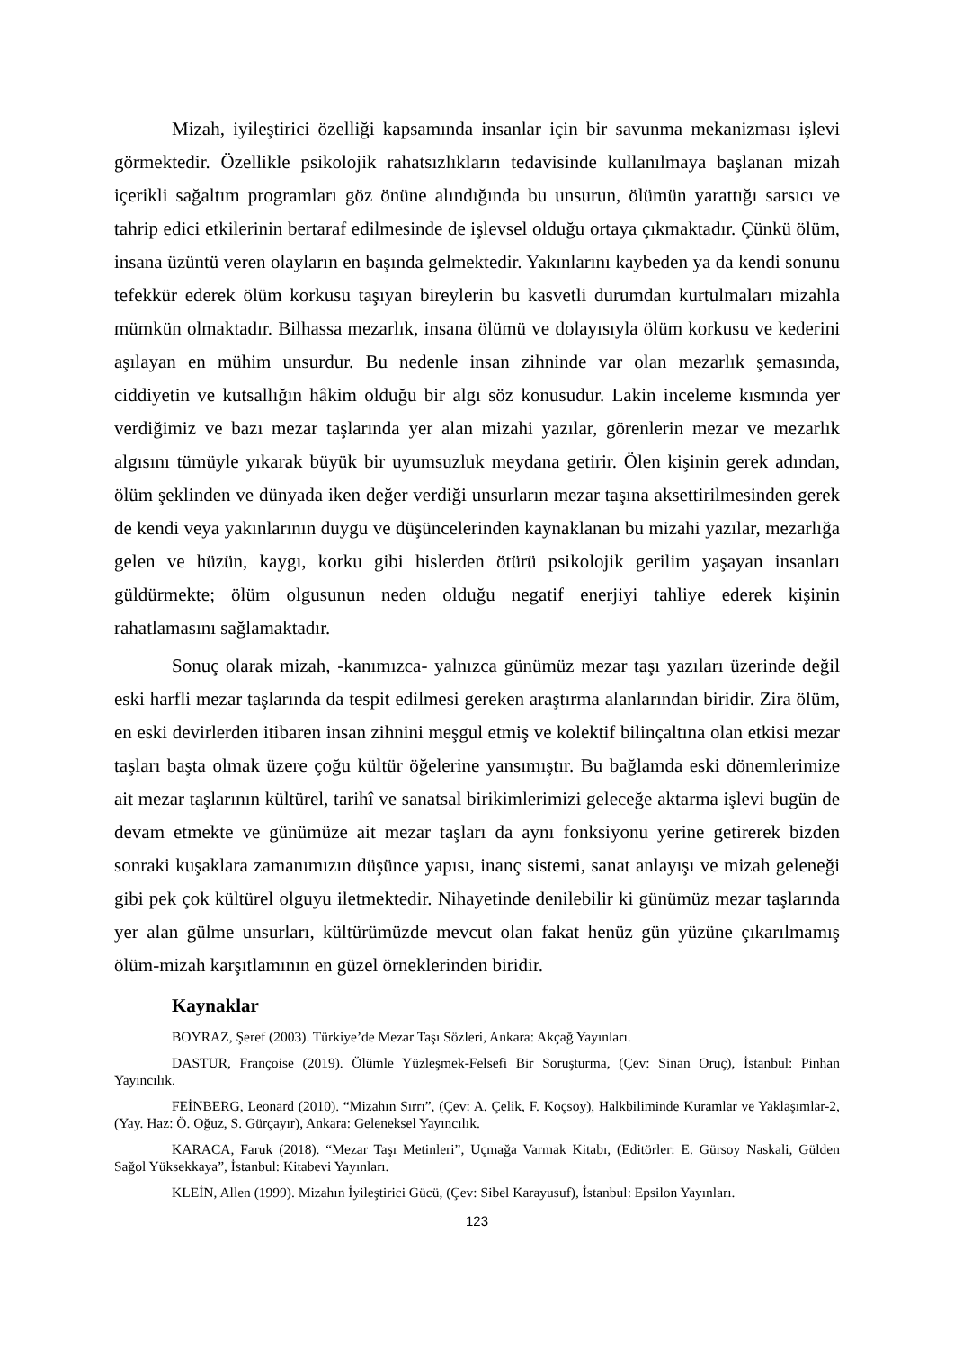Mizah, iyileştirici özelliği kapsamında insanlar için bir savunma mekanizması işlevi görmektedir. Özellikle psikolojik rahatsızlıkların tedavisinde kullanılmaya başlanan mizah içerikli sağaltım programları göz önüne alındığında bu unsurun, ölümün yarattığı sarsıcı ve tahrip edici etkilerinin bertaraf edilmesinde de işlevsel olduğu ortaya çıkmaktadır. Çünkü ölüm, insana üzüntü veren olayların en başında gelmektedir. Yakınlarını kaybeden ya da kendi sonunu tefekkür ederek ölüm korkusu taşıyan bireylerin bu kasvetli durumdan kurtulmaları mizahla mümkün olmaktadır. Bilhassa mezarlık, insana ölümü ve dolayısıyla ölüm korkusu ve kederini aşılayan en mühim unsurdur. Bu nedenle insan zihninde var olan mezarlık şemasında, ciddiyetin ve kutsallığın hâkim olduğu bir algı söz konusudur. Lakin inceleme kısmında yer verdiğimiz ve bazı mezar taşlarında yer alan mizahi yazılar, görenlerin mezar ve mezarlık algısını tümüyle yıkarak büyük bir uyumsuzluk meydana getirir. Ölen kişinin gerek adından, ölüm şeklinden ve dünyada iken değer verdiği unsurların mezar taşına aksettirilmesinden gerek de kendi veya yakınlarının duygu ve düşüncelerinden kaynaklanan bu mizahi yazılar, mezarlığa gelen ve hüzün, kaygı, korku gibi hislerden ötürü psikolojik gerilim yaşayan insanları güldürmekte; ölüm olgusunun neden olduğu negatif enerjiyi tahliye ederek kişinin rahatlamasını sağlamaktadır.
Sonuç olarak mizah, -kanımızca- yalnızca günümüz mezar taşı yazıları üzerinde değil eski harfli mezar taşlarında da tespit edilmesi gereken araştırma alanlarından biridir. Zira ölüm, en eski devirlerden itibaren insan zihnini meşgul etmiş ve kolektif bilinçaltına olan etkisi mezar taşları başta olmak üzere çoğu kültür öğelerine yansımıştır. Bu bağlamda eski dönemlerimize ait mezar taşlarının kültürel, tarihî ve sanatsal birikimlerimizi geleceğe aktarma işlevi bugün de devam etmekte ve günümüze ait mezar taşları da aynı fonksiyonu yerine getirerek bizden sonraki kuşaklara zamanımızın düşünce yapısı, inanç sistemi, sanat anlayışı ve mizah geleneği gibi pek çok kültürel olguyu iletmektedir. Nihayetinde denilebilir ki günümüz mezar taşlarında yer alan gülme unsurları, kültürümüzde mevcut olan fakat henüz gün yüzüne çıkarılmamış ölüm-mizah karşıtlamının en güzel örneklerinden biridir.
Kaynaklar
BOYRAZ, Şeref (2003). Türkiye’de Mezar Taşı Sözleri, Ankara: Akçağ Yayınları.
DASTUR, Françoise (2019). Ölümle Yüzleşmek-Felsefi Bir Soruşturma, (Çev: Sinan Oruç), İstanbul: Pinhan Yayıncılık.
FEİNBERG, Leonard (2010). “Mizahın Sırrı”, (Çev: A. Çelik, F. Koçsoy), Halkbiliminde Kuramlar ve Yaklaşımlar-2, (Yay. Haz: Ö. Oğuz, S. Gürçayır), Ankara: Geleneksel Yayıncılık.
KARACA, Faruk (2018). “Mezar Taşı Metinleri”, Uçmağa Varmak Kitabı, (Editörler: E. Gürsoy Naskali, Gülden Sağol Yüksekkaya”, İstanbul: Kitabevi Yayınları.
KLEİN, Allen (1999). Mizahın İyileştirici Gücü, (Çev: Sibel Karayusuf), İstanbul: Epsilon Yayınları.
123